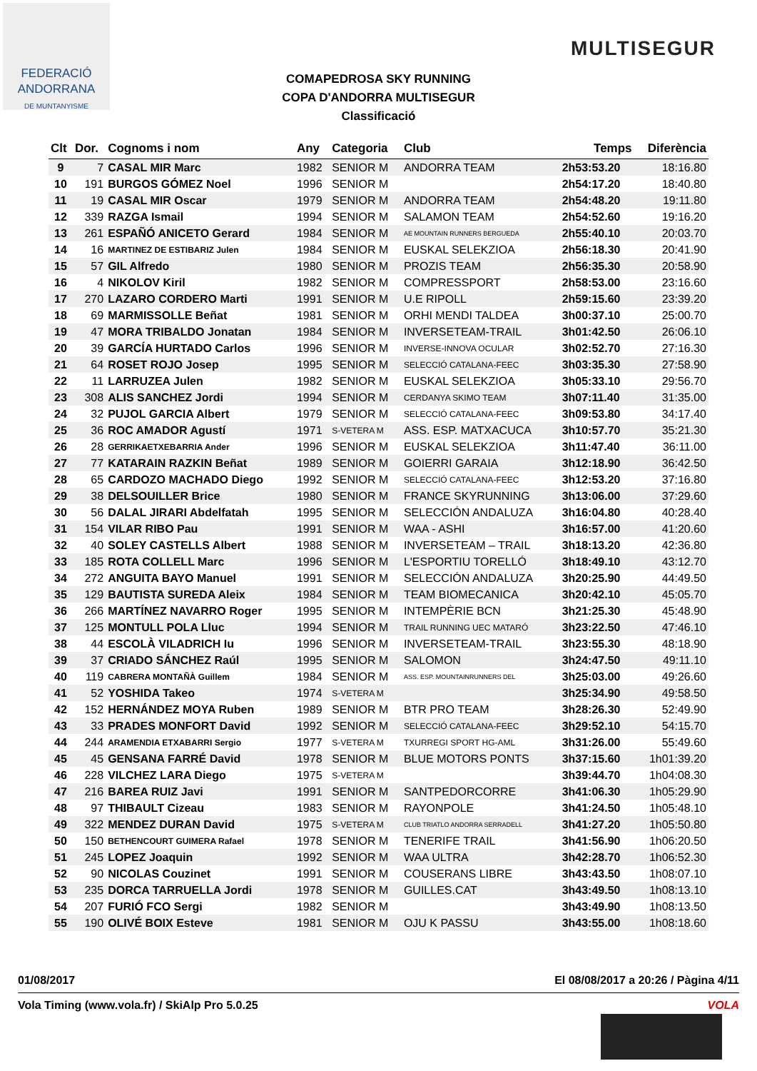FEDERACIÓ
ANDORRANA
DE MUNTANYISME
MULTISEGUR
COMAPEDROSA SKY RUNNING
COPA D'ANDORRA MULTISEGUR
Classificació
| Clt | Dor. | Cognoms i nom | Any | Categoria | Club | Temps | Diferència |
| --- | --- | --- | --- | --- | --- | --- | --- |
| 9 | 7 | CASAL MIR Marc | 1982 | SENIOR M | ANDORRA TEAM | 2h53:53.20 | 18:16.80 |
| 10 | 191 | BURGOS GÓMEZ Noel | 1996 | SENIOR M | | 2h54:17.20 | 18:40.80 |
| 11 | 19 | CASAL MIR Oscar | 1979 | SENIOR M | ANDORRA TEAM | 2h54:48.20 | 19:11.80 |
| 12 | 339 | RAZGA Ismail | 1994 | SENIOR M | SALAMON TEAM | 2h54:52.60 | 19:16.20 |
| 13 | 261 | ESPAÑÓ ANICETO Gerard | 1984 | SENIOR M | AE MOUNTAIN RUNNERS BERGUEDA | 2h55:40.10 | 20:03.70 |
| 14 | 16 | MARTINEZ DE ESTIBARIZ Julen | 1984 | SENIOR M | EUSKAL SELEKZIOA | 2h56:18.30 | 20:41.90 |
| 15 | 57 | GIL Alfredo | 1980 | SENIOR M | PROZIS TEAM | 2h56:35.30 | 20:58.90 |
| 16 | 4 | NIKOLOV Kiril | 1982 | SENIOR M | COMPRESSPORT | 2h58:53.00 | 23:16.60 |
| 17 | 270 | LAZARO CORDERO Marti | 1991 | SENIOR M | U.E RIPOLL | 2h59:15.60 | 23:39.20 |
| 18 | 69 | MARMISSOLLE Beñat | 1981 | SENIOR M | ORHI MENDI TALDEA | 3h00:37.10 | 25:00.70 |
| 19 | 47 | MORA TRIBALDO Jonatan | 1984 | SENIOR M | INVERSETEAM-TRAIL | 3h01:42.50 | 26:06.10 |
| 20 | 39 | GARCÍA HURTADO Carlos | 1996 | SENIOR M | INVERSE-INNOVA OCULAR | 3h02:52.70 | 27:16.30 |
| 21 | 64 | ROSET ROJO Josep | 1995 | SENIOR M | SELECCIÓ CATALANA-FEEC | 3h03:35.30 | 27:58.90 |
| 22 | 11 | LARRUZEA Julen | 1982 | SENIOR M | EUSKAL SELEKZIOA | 3h05:33.10 | 29:56.70 |
| 23 | 308 | ALIS SANCHEZ Jordi | 1994 | SENIOR M | CERDANYA SKIMO TEAM | 3h07:11.40 | 31:35.00 |
| 24 | 32 | PUJOL GARCIA Albert | 1979 | SENIOR M | SELECCIÓ CATALANA-FEEC | 3h09:53.80 | 34:17.40 |
| 25 | 36 | ROC AMADOR Agustí | 1971 | S-VETERA M | ASS. ESP. MATXACUCA | 3h10:57.70 | 35:21.30 |
| 26 | 28 | GERRIKAETXEBARRIA Ander | 1996 | SENIOR M | EUSKAL SELEKZIOA | 3h11:47.40 | 36:11.00 |
| 27 | 77 | KATARAIN RAZKIN Beñat | 1989 | SENIOR M | GOIERRI GARAIA | 3h12:18.90 | 36:42.50 |
| 28 | 65 | CARDOZO MACHADO Diego | 1992 | SENIOR M | SELECCIÓ CATALANA-FEEC | 3h12:53.20 | 37:16.80 |
| 29 | 38 | DELSOUILLER Brice | 1980 | SENIOR M | FRANCE SKYRUNNING | 3h13:06.00 | 37:29.60 |
| 30 | 56 | DALAL JIRARI Abdelfatah | 1995 | SENIOR M | SELECCIÓN ANDALUZA | 3h16:04.80 | 40:28.40 |
| 31 | 154 | VILAR RIBO Pau | 1991 | SENIOR M | WAA - ASHI | 3h16:57.00 | 41:20.60 |
| 32 | 40 | SOLEY CASTELLS Albert | 1988 | SENIOR M | INVERSETEAM – TRAIL | 3h18:13.20 | 42:36.80 |
| 33 | 185 | ROTA COLLELL Marc | 1996 | SENIOR M | L'ESPORTIU TORELLÓ | 3h18:49.10 | 43:12.70 |
| 34 | 272 | ANGUITA BAYO Manuel | 1991 | SENIOR M | SELECCIÓN ANDALUZA | 3h20:25.90 | 44:49.50 |
| 35 | 129 | BAUTISTA SUREDA Aleix | 1984 | SENIOR M | TEAM BIOMECANICA | 3h20:42.10 | 45:05.70 |
| 36 | 266 | MARTÍNEZ NAVARRO Roger | 1995 | SENIOR M | INTEMPÈRIE BCN | 3h21:25.30 | 45:48.90 |
| 37 | 125 | MONTULL POLA Lluc | 1994 | SENIOR M | TRAIL RUNNING UEC MATARÓ | 3h23:22.50 | 47:46.10 |
| 38 | 44 | ESCOLÀ VILADRICH Iu | 1996 | SENIOR M | INVERSETEAM-TRAIL | 3h23:55.30 | 48:18.90 |
| 39 | 37 | CRIADO SÁNCHEZ Raúl | 1995 | SENIOR M | SALOMON | 3h24:47.50 | 49:11.10 |
| 40 | 119 | CABRERA MONTAÑÀ Guillem | 1984 | SENIOR M | ASS. ESP. MOUNTAINRUNNERS DEL | 3h25:03.00 | 49:26.60 |
| 41 | 52 | YOSHIDA Takeo | 1974 | S-VETERA M | | 3h25:34.90 | 49:58.50 |
| 42 | 152 | HERNÁNDEZ MOYA Ruben | 1989 | SENIOR M | BTR PRO TEAM | 3h28:26.30 | 52:49.90 |
| 43 | 33 | PRADES MONFORT David | 1992 | SENIOR M | SELECCIÓ CATALANA-FEEC | 3h29:52.10 | 54:15.70 |
| 44 | 244 | ARAMENDIA ETXABARRI Sergio | 1977 | S-VETERA M | TXURREGI SPORT HG-AML | 3h31:26.00 | 55:49.60 |
| 45 | 45 | GENSANA FARRÉ David | 1978 | SENIOR M | BLUE MOTORS PONTS | 3h37:15.60 | 1h01:39.20 |
| 46 | 228 | VILCHEZ LARA Diego | 1975 | S-VETERA M | | 3h39:44.70 | 1h04:08.30 |
| 47 | 216 | BAREA RUIZ Javi | 1991 | SENIOR M | SANTPEDORCORRE | 3h41:06.30 | 1h05:29.90 |
| 48 | 97 | THIBAULT Cizeau | 1983 | SENIOR M | RAYONPOLE | 3h41:24.50 | 1h05:48.10 |
| 49 | 322 | MENDEZ DURAN David | 1975 | S-VETERA M | CLUB TRIATLO ANDORRA SERRADELL | 3h41:27.20 | 1h05:50.80 |
| 50 | 150 | BETHENCOURT GUIMERA Rafael | 1978 | SENIOR M | TENERIFE TRAIL | 3h41:56.90 | 1h06:20.50 |
| 51 | 245 | LOPEZ Joaquin | 1992 | SENIOR M | WAA ULTRA | 3h42:28.70 | 1h06:52.30 |
| 52 | 90 | NICOLAS Couzinet | 1991 | SENIOR M | COUSERANS LIBRE | 3h43:43.50 | 1h08:07.10 |
| 53 | 235 | DORCA TARRUELLA Jordi | 1978 | SENIOR M | GUILLES.CAT | 3h43:49.50 | 1h08:13.10 |
| 54 | 207 | FURIÓ FCO Sergi | 1982 | SENIOR M | | 3h43:49.90 | 1h08:13.50 |
| 55 | 190 | OLIVÉ BOIX Esteve | 1981 | SENIOR M | OJU K PASSU | 3h43:55.00 | 1h08:18.60 |
01/08/2017 El 08/08/2017 a 20:26 / Pàgina 4/11
Vola Timing (www.vola.fr) / SkiAlp Pro 5.0.25 VOLA